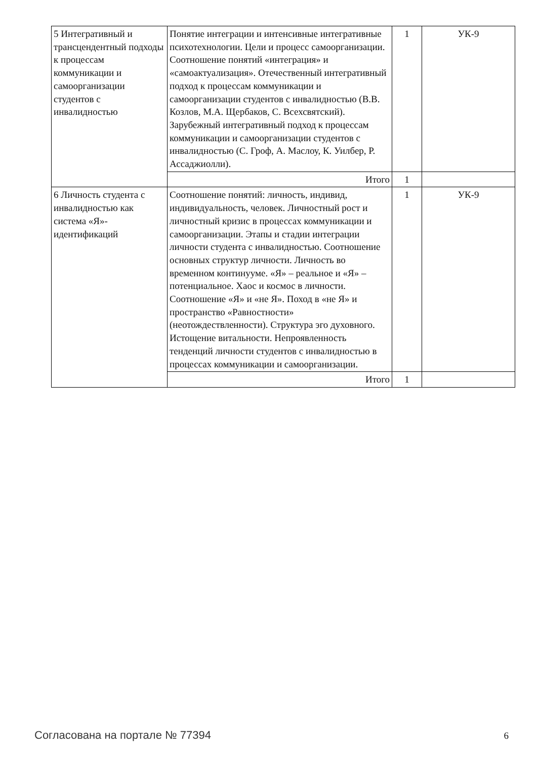| 5 Интегративный и трансцендентный подходы к процессам коммуникации и самоорганизации студентов с инвалидностью | Понятие интеграции и интенсивные интегративные психотехнологии. Цели и процесс самоорганизации. Соотношение понятий «интеграция» и «самоактуализация». Отечественный интегративный подход к процессам коммуникации и самоорганизации студентов с инвалидностью (В.В. Козлов, М.А. Щербаков, С. Всехсвятский). Зарубежный интегративный подход к процессам коммуникации и самоорганизации студентов с инвалидностью (С. Гроф, А. Маслоу, К. Уилбер, Р. Ассаджиолли). | 1 | УК-9 |
| | Итого | 1 | |
| 6 Личность студента с инвалидностью как система «Я»-идентификаций | Соотношение понятий: личность, индивид, индивидуальность, человек. Личностный рост и личностный кризис в процессах коммуникации и самоорганизации. Этапы и стадии интеграции личности студента с инвалидностью. Соотношение основных структур личности. Личность во временном континууме. «Я» – реальное и «Я» – потенциальное. Хаос и космос в личности. Соотношение «Я» и «не Я». Поход в «не Я» и пространство «Равностности» (неотождествленности). Структура эго духовного. Истощение витальности. Непроявленность тенденций личности студентов с инвалидностью в процессах коммуникации и самоорганизации. | 1 | УК-9 |
| | Итого | 1 | |
Согласована на портале № 77394 6